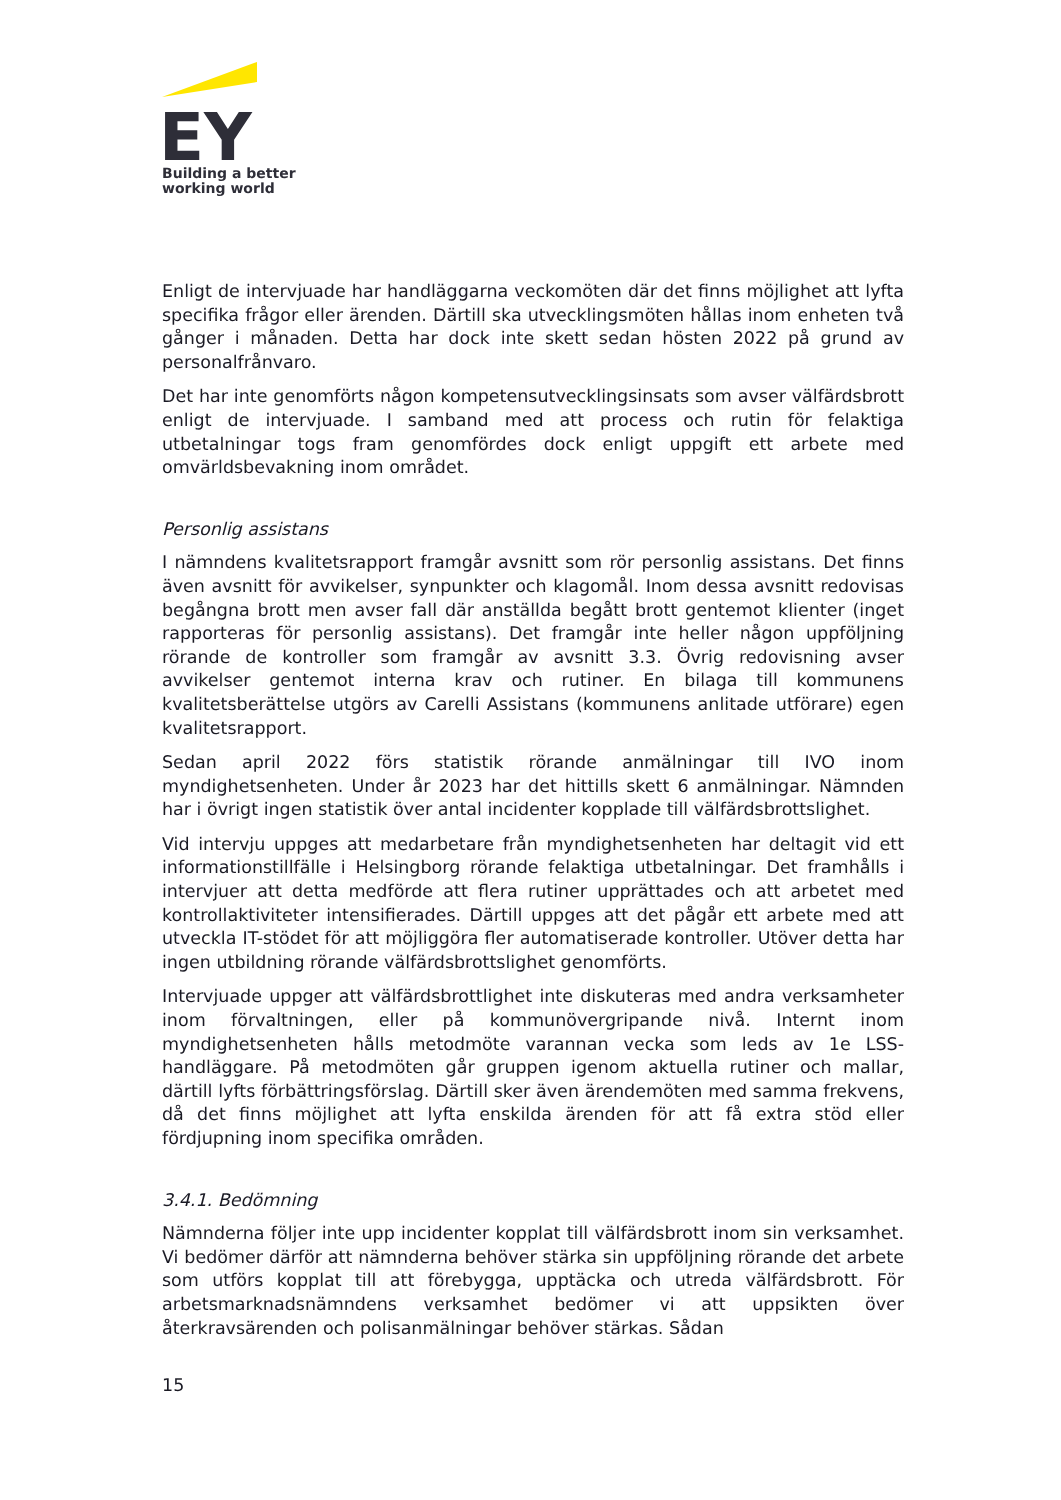EY
Building a better
working world
Enligt de intervjuade har handläggarna veckomöten där det finns möjlighet att lyfta specifika frågor eller ärenden. Därtill ska utvecklingsmöten hållas inom enheten två gånger i månaden. Detta har dock inte skett sedan hösten 2022 på grund av personalfrånvaro.
Det har inte genomförts någon kompetensutvecklingsinsats som avser välfärdsbrott enligt de intervjuade. I samband med att process och rutin för felaktiga utbetalningar togs fram genomfördes dock enligt uppgift ett arbete med omvärldsbevakning inom området.
Personlig assistans
I nämndens kvalitetsrapport framgår avsnitt som rör personlig assistans. Det finns även avsnitt för avvikelser, synpunkter och klagomål. Inom dessa avsnitt redovisas begångna brott men avser fall där anställda begått brott gentemot klienter (inget rapporteras för personlig assistans). Det framgår inte heller någon uppföljning rörande de kontroller som framgår av avsnitt 3.3. Övrig redovisning avser avvikelser gentemot interna krav och rutiner. En bilaga till kommunens kvalitetsberättelse utgörs av Carelli Assistans (kommunens anlitade utförare) egen kvalitetsrapport.
Sedan april 2022 förs statistik rörande anmälningar till IVO inom myndighetsenheten. Under år 2023 har det hittills skett 6 anmälningar. Nämnden har i övrigt ingen statistik över antal incidenter kopplade till välfärdsbrottslighet.
Vid intervju uppges att medarbetare från myndighetsenheten har deltagit vid ett informationstillfälle i Helsingborg rörande felaktiga utbetalningar. Det framhålls i intervjuer att detta medförde att flera rutiner upprättades och att arbetet med kontrollaktiviteter intensifierades. Därtill uppges att det pågår ett arbete med att utveckla IT-stödet för att möjliggöra fler automatiserade kontroller. Utöver detta har ingen utbildning rörande välfärdsbrottslighet genomförts.
Intervjuade uppger att välfärdsbrottlighet inte diskuteras med andra verksamheter inom förvaltningen, eller på kommunövergripande nivå. Internt inom myndighetsenheten hålls metodmöte varannan vecka som leds av 1e LSS-handläggare. På metodmöten går gruppen igenom aktuella rutiner och mallar, därtill lyfts förbättringsförslag. Därtill sker även ärendemöten med samma frekvens, då det finns möjlighet att lyfta enskilda ärenden för att få extra stöd eller fördjupning inom specifika områden.
3.4.1. Bedömning
Nämnderna följer inte upp incidenter kopplat till välfärdsbrott inom sin verksamhet. Vi bedömer därför att nämnderna behöver stärka sin uppföljning rörande det arbete som utförs kopplat till att förebygga, upptäcka och utreda välfärdsbrott. För arbetsmarknadsnämndens verksamhet bedömer vi att uppsikten över återkravsärenden och polisanmälningar behöver stärkas. Sådan
15